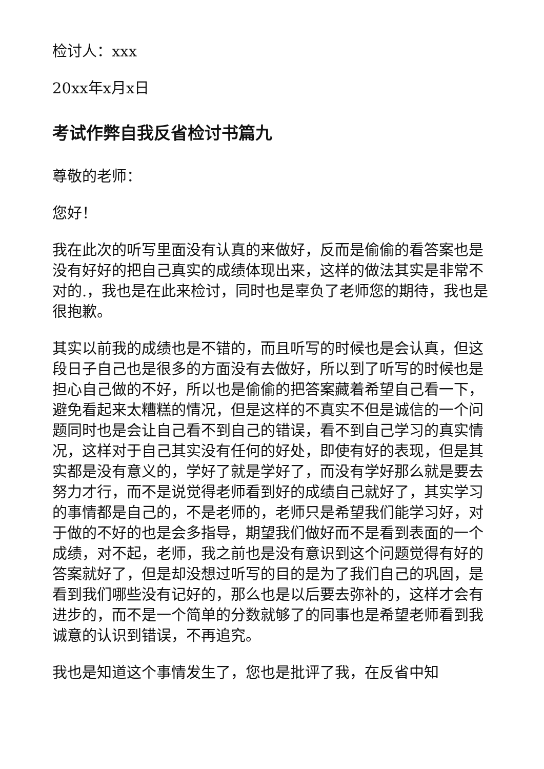检讨人：xxx
20xx年x月x日
考试作弊自我反省检讨书篇九
尊敬的老师：
您好！
我在此次的听写里面没有认真的来做好，反而是偷偷的看答案也是没有好好的把自己真实的成绩体现出来，这样的做法其实是非常不对的.，我也是在此来检讨，同时也是辜负了老师您的期待，我也是很抱歉。
其实以前我的成绩也是不错的，而且听写的时候也是会认真，但这段日子自己也是很多的方面没有去做好，所以到了听写的时候也是担心自己做的不好，所以也是偷偷的把答案藏着希望自己看一下，避免看起来太糟糕的情况，但是这样的不真实不但是诚信的一个问题同时也是会让自己看不到自己的错误，看不到自己学习的真实情况，这样对于自己其实没有任何的好处，即使有好的表现，但是其实都是没有意义的，学好了就是学好了，而没有学好那么就是要去努力才行，而不是说觉得老师看到好的成绩自己就好了，其实学习的事情都是自己的，不是老师的，老师只是希望我们能学习好，对于做的不好的也是会多指导，期望我们做好而不是看到表面的一个成绩，对不起，老师，我之前也是没有意识到这个问题觉得有好的答案就好了，但是却没想过听写的目的是为了我们自己的巩固，是看到我们哪些没有记好的，那么也是以后要去弥补的，这样才会有进步的，而不是一个简单的分数就够了的同事也是希望老师看到我诚意的认识到错误，不再追究。
我也是知道这个事情发生了，您也是批评了我，在反省中知